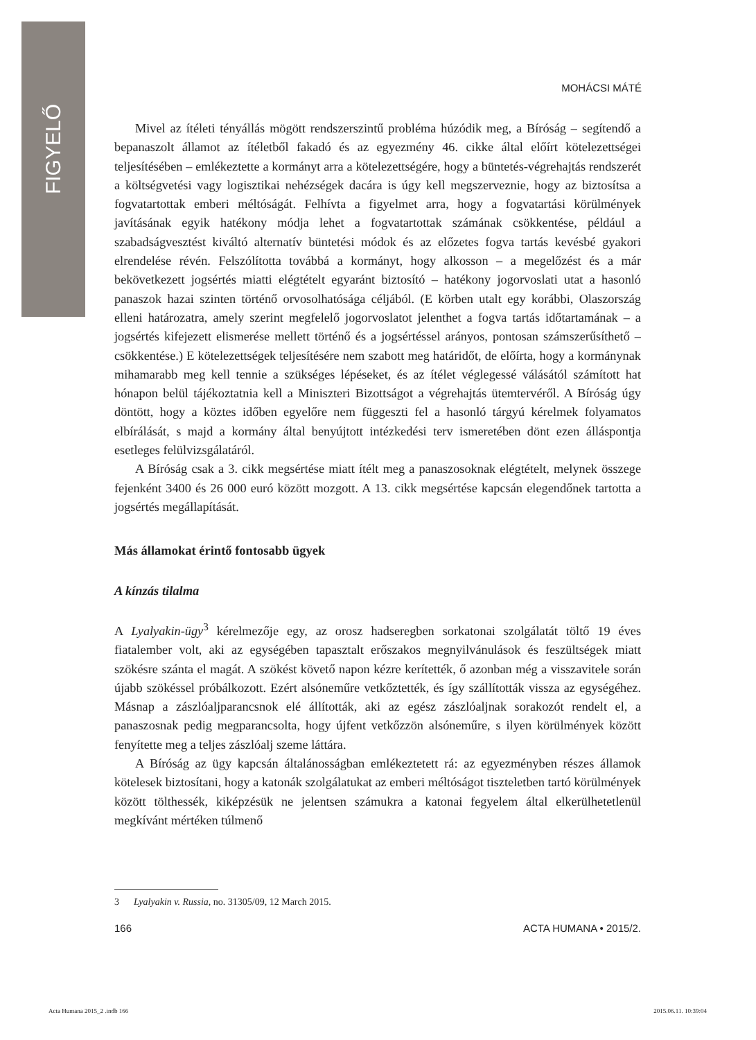FIGYELŐ
MOHÁCSI MÁTÉ
Mivel az ítéleti tényállás mögött rendszerszintű probléma húzódik meg, a Bíróság – segítendő a bepanaszolt államot az ítéletből fakadó és az egyezmény 46. cikke által előírt kötelezettségei teljesítésében – emlékeztette a kormányt arra a kötelezettségére, hogy a büntetés-végrehajtás rendszerét a költségvetési vagy logisztikai nehézségek dacára is úgy kell megszerveznie, hogy az biztosítsa a fogvatartottak emberi méltóságát. Felhívta a figyelmet arra, hogy a fogvatartási körülmények javításának egyik hatékony módja lehet a fogvatartottak számának csökkentése, például a szabadságvesztést kiváltó alternatív büntetési módok és az előzetes fogva tartás kevésbé gyakori elrendelése révén. Felszólította továbbá a kormányt, hogy alkosson – a megelőzést és a már bekövetkezett jogsértés miatti elégtételt egyaránt biztosító – hatékony jogorvoslati utat a hasonló panaszok hazai szinten történő orvosolhatósága céljából. (E körben utalt egy korábbi, Olaszország elleni határozatra, amely szerint megfelelő jogorvoslatot jelenthet a fogva tartás időtartamának – a jogsértés kifejezett elismerése mellett történő és a jogsértéssel arányos, pontosan számszerűsíthető – csökkentése.) E kötelezettségek teljesítésére nem szabott meg határidőt, de előírta, hogy a kormánynak mihamarabb meg kell tennie a szükséges lépéseket, és az ítélet véglegessé válásától számított hat hónapon belül tájékoztatnia kell a Miniszteri Bizottságot a végrehajtás ütemtervéről. A Bíróság úgy döntött, hogy a köztes időben egyelőre nem függeszti fel a hasonló tárgyú kérelmek folyamatos elbírálását, s majd a kormány által benyújtott intézkedési terv ismeretében dönt ezen álláspontja esetleges felülvizsgálatáról.
A Bíróság csak a 3. cikk megsértése miatt ítélt meg a panaszosoknak elégtételt, melynek összege fejenként 3400 és 26 000 euró között mozgott. A 13. cikk megsértése kapcsán elegendőnek tartotta a jogsértés megállapítását.
Más államokat érintő fontosabb ügyek
A kínzás tilalma
A Lyalyakin-ügy<sup>3</sup> kérelmezője egy, az orosz hadseregben sorkatonai szolgálatát töltő 19 éves fiatalember volt, aki az egységében tapasztalt erőszakos megnyilvánulások és feszültségek miatt szökésre szánta el magát. A szökést követő napon kézre kerítették, ő azonban még a visszavitele során újabb szökéssel próbálkozott. Ezért alsóneműre vetkőztették, és így szállították vissza az egységéhez. Másnap a zászlóaljparancsnok elé állították, aki az egész zászlóaljnak sorakozót rendelt el, a panaszosnak pedig megparancsolta, hogy újfent vetkőzzön alsóneműre, s ilyen körülmények között fenyítette meg a teljes zászlóalj szeme láttára.
A Bíróság az ügy kapcsán általánosságban emlékeztetett rá: az egyezményben részes államok kötelesek biztosítani, hogy a katonák szolgálatukat az emberi méltóságot tiszteletben tartó körülmények között tölthessék, kiképzésük ne jelentsen számukra a katonai fegyelem által elkerülhetetlenül megkívánt mértéken túlmenő
3 Lyalyakin v. Russia, no. 31305/09, 12 March 2015.
166 ACTA HUMANA • 2015/2.
Acta Humana 2015_2 .indb 166 2015.06.11. 10:39:04